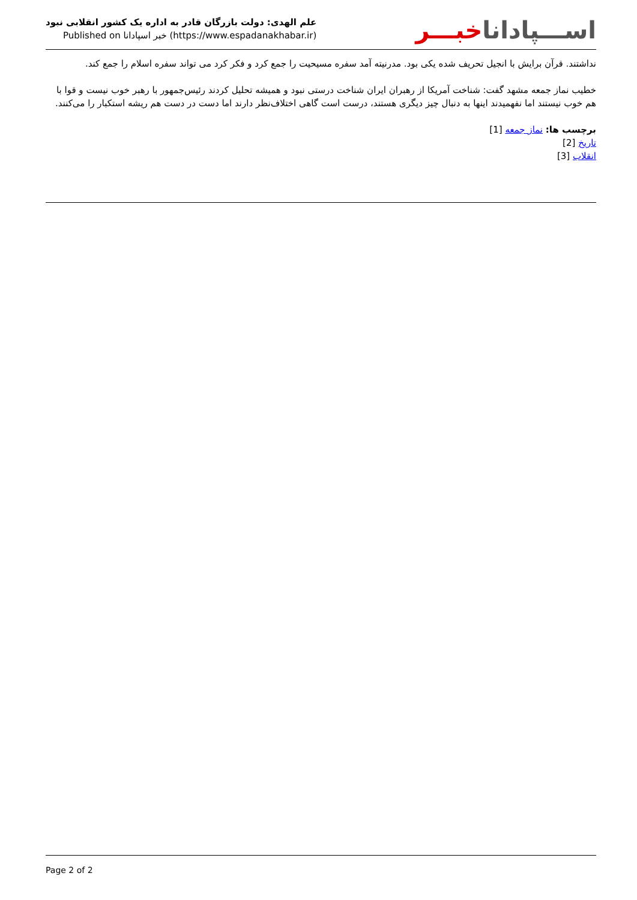علم الهدی: دولت بازرگان قادر به اداره یک کشور انقلابی نبود
Published on خبر اسپادانا (https://www.espadanakhabar.ir)
اســـپاداناخبـــر
نداشتند. قرآن برایش با انجیل تحریف شده یکی بود. مدرنیته آمد سفره مسیحیت را جمع کرد و فکر کرد می تواند سفره اسلام را جمع کند.
خطیب نماز جمعه مشهد گفت: شناخت آمریکا از رهبران ایران شناخت درستی نبود و همیشه تحلیل کردند رئیس‌جمهور با رهبر خوب نیست و قوا با هم خوب نیستند اما نفهمیدند اینها به دنبال چیز دیگری هستند، درست است گاهی اختلاف‌نظر دارند اما دست در دست هم ریشه استکبار را می‌کنند.
برچسب ها: نماز جمعه [1]
تاریخ [2]
انقلاب [3]
Page 2 of 2